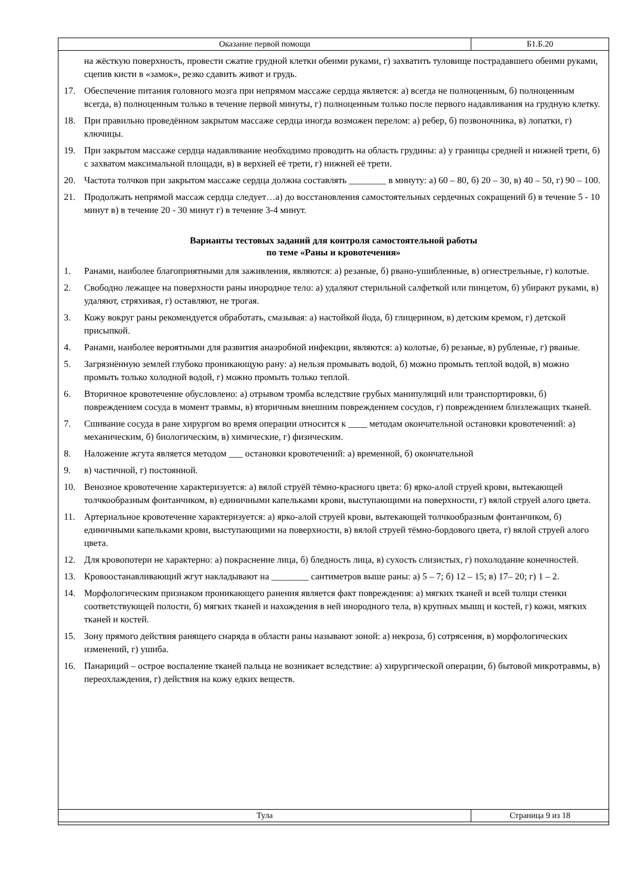| Оказание первой помощи | Б1.Б.20 |
на жёсткую поверхность, провести сжатие грудной клетки обеими руками, г) захватить туловище пострадавшего обеими руками, сцепив кисти в «замок», резко сдавить живот и грудь.
17. Обеспечение питания головного мозга при непрямом массаже сердца является: а) всегда не полноценным, б) полноценным всегда, в) полноценным только в течение первой минуты, г) полноценным только после первого надавливания на грудную клетку.
18. При правильно проведённом закрытом массаже сердца иногда возможен перелом: а) ребер, б) позвоночника, в) лопатки, г) ключицы.
19. При закрытом массаже сердца надавливание необходимо проводить на область грудины: а) у границы средней и нижней трети, б) с захватом максимальной площади, в) в верхней её трети, г) нижней её трети.
20. Частота толчков при закрытом массаже сердца должна составлять ________ в минуту: а) 60 – 80, б) 20 – 30, в) 40 – 50, г) 90 – 100.
21. Продолжать непрямой массаж сердца следует…а) до восстановления самостоятельных сердечных сокращений б) в течение 5 - 10 минут в) в течение 20 - 30 минут г) в течение 3-4 минут.
Варианты тестовых заданий для контроля самостоятельной работы
по теме «Раны и кровотечения»
1. Ранами, наиболее благоприятными для заживления, являются: а) резаные, б) рвано-ушибленные, в) огнестрельные, г) колотые.
2. Свободно лежащее на поверхности раны инородное тело: а) удаляют стерильной салфеткой или пинцетом, б) убирают руками, в) удаляют, стряхивая, г) оставляют, не трогая.
3. Кожу вокруг раны рекомендуется обработать, смазывая: а) настойкой йода, б) глицерином, в) детским кремом, г) детской присыпкой.
4. Ранами, наиболее вероятными для развития анаэробной инфекции, являются: а) колотые, б) резаные, в) рубленые, г) рваные.
5. Загрязнённую землей глубоко проникающую рану: а) нельзя промывать водой, б) можно промыть теплой водой, в) можно промыть только холодной водой, г) можно промыть только теплой.
6. Вторичное кровотечение обусловлено: а) отрывом тромба вследствие грубых манипуляций или транспортировки, б) повреждением сосуда в момент травмы, в) вторичным внешним повреждением сосудов, г) повреждением близлежащих тканей.
7. Сшивание сосуда в ране хирургом во время операции относится к ____ методам окончательной остановки кровотечений: а) механическим, б) биологическим, в) химические, г) физическим.
8. Наложение жгута является методом ___ остановки кровотечений: а) временной, б) окончательной
9. в) частичной, г) постоянной.
10. Венозное кровотечение характеризуется: а) вялой струёй тёмно-красного цвета: б) ярко-алой струей крови, вытекающей толчкообразным фонтанчиком, в) единичными капельками крови, выступающими на поверхности, г) вялой струей алого цвета.
11. Артериальное кровотечение характеризуется: а) ярко-алой струей крови, вытекающей толчкообразным фонтанчиком, б) единичными капельками крови, выступающими на поверхности, в) вялой струей тёмно-бордового цвета, г) вялой струей алого цвета.
12. Для кровопотери не характерно: а) покраснение лица, б) бледность лица, в) сухость слизистых, г) похолодание конечностей.
13. Кровоостанавливающий жгут накладывают на ________ сантиметров выше раны: а) 5 – 7; б) 12 – 15; в) 17– 20; г) 1 – 2.
14. Морфологическим признаком проникающего ранения является факт повреждения: а) мягких тканей и всей толщи стенки соответствующей полости, б) мягких тканей и нахождения в ней инородного тела, в) крупных мышц и костей, г) кожи, мягких тканей и костей.
15. Зону прямого действия ранящего снаряда в области раны называют зоной: а) некроза, б) сотрясения, в) морфологических изменений, г) ушиба.
16. Панариций – острое воспаление тканей пальца не возникает вследствие: а) хирургической операции, б) бытовой микротравмы, в) переохлаждения, г) действия на кожу едких веществ.
| Тула | Страница 9 из 18 |